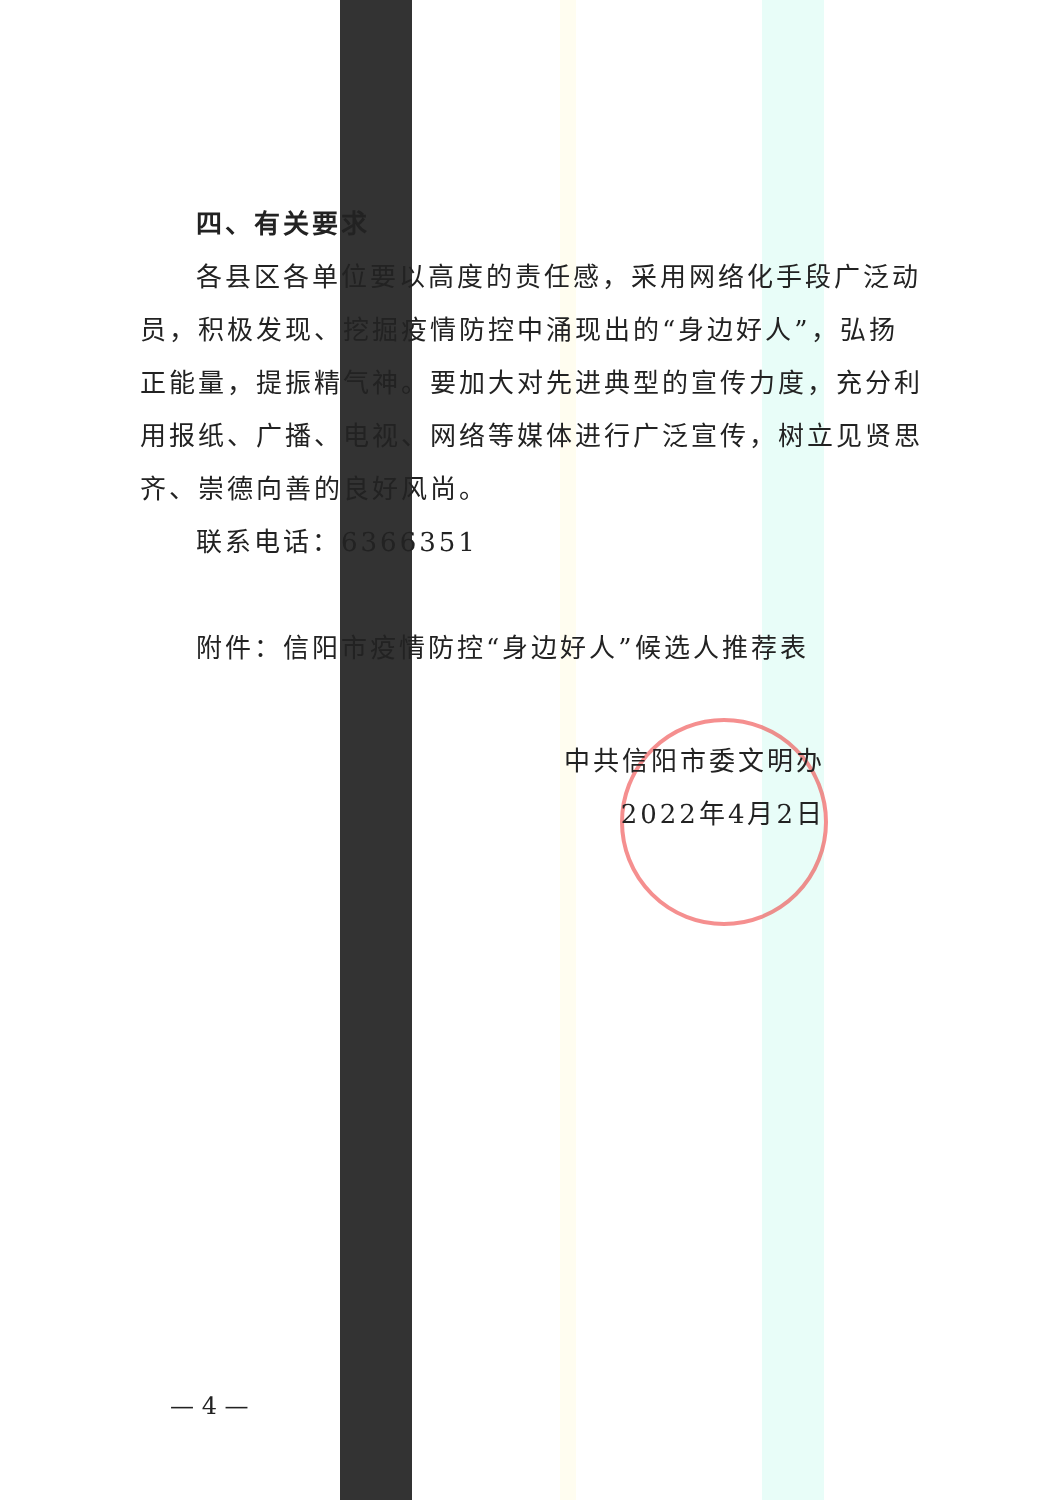四、有关要求
各县区各单位要以高度的责任感，采用网络化手段广泛动员，积极发现、挖掘疫情防控中涌现出的“身边好人”，弘扬正能量，提振精气神。要加大对先进典型的宣传力度，充分利用报纸、广播、电视、网络等媒体进行广泛宣传，树立见贤思齐、崇德向善的良好风尚。
联系电话：6366351
附件：信阳市疫情防控“身边好人”候选人推荐表
中共信阳市委文明办
2022年4月2日
— 4 —